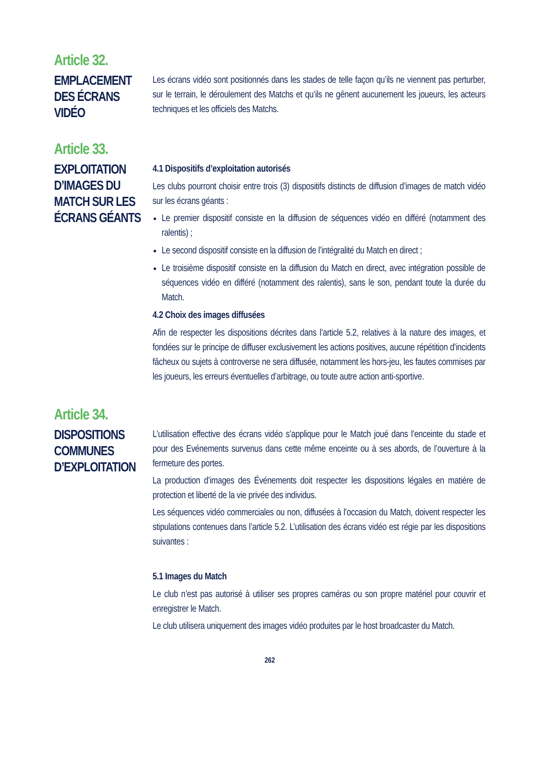Article 32.
EMPLACEMENT DES ÉCRANS VIDÉO
Les écrans vidéo sont positionnés dans les stades de telle façon qu’ils ne viennent pas perturber, sur le terrain, le déroulement des Matchs et qu’ils ne gênent aucunement les joueurs, les acteurs techniques et les officiels des Matchs.
Article 33.
EXPLOITATION D’IMAGES DU MATCH SUR LES ÉCRANS GÉANTS
4.1 Dispositifs d’exploitation autorisés
Les clubs pourront choisir entre trois (3) dispositifs distincts de diffusion d’images de match vidéo sur les écrans géants :
Le premier dispositif consiste en la diffusion de séquences vidéo en différé (notamment des ralentis) ;
Le second dispositif consiste en la diffusion de l’intégralité du Match en direct ;
Le troisième dispositif consiste en la diffusion du Match en direct, avec intégration possible de séquences vidéo en différé (notamment des ralentis), sans le son, pendant toute la durée du Match.
4.2 Choix des images diffusées
Afin de respecter les dispositions décrites dans l’article 5.2, relatives à la nature des images, et fondées sur le principe de diffuser exclusivement les actions positives, aucune répétition d’incidents fâcheux ou sujets à controverse ne sera diffusée, notamment les hors-jeu, les fautes commises par les joueurs, les erreurs éventuelles d’arbitrage, ou toute autre action anti-sportive.
Article 34.
DISPOSITIONS COMMUNES D’EXPLOITATION
L’utilisation effective des écrans vidéo s’applique pour le Match joué dans l’enceinte du stade et pour des Evénements survenus dans cette même enceinte ou à ses abords, de l’ouverture à la fermeture des portes.
La production d’images des Événements doit respecter les dispositions légales en matière de protection et liberté de la vie privée des individus.
Les séquences vidéo commerciales ou non, diffusées à l’occasion du Match, doivent respecter les stipulations contenues dans l’article 5.2. L’utilisation des écrans vidéo est régie par les dispositions suivantes :
5.1 Images du Match
Le club n’est pas autorisé à utiliser ses propres caméras ou son propre matériel pour couvrir et enregistrer le Match.
Le club utilisera uniquement des images vidéo produites par le host broadcaster du Match.
262